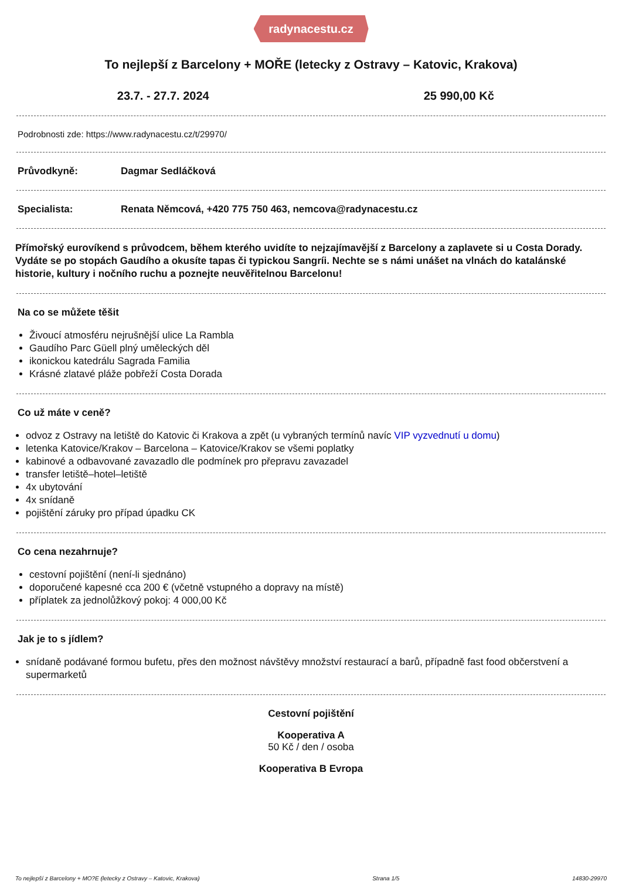radynacestu.cz
To nejlepší z Barcelony + MOŘE (letecky z Ostravy – Katovic, Krakova)
23.7. - 27.7. 2024 25 990,00 Kč
Podrobnosti zde: https://www.radynacestu.cz/t/29970/
Průvodkyně: Dagmar Sedláčková
Specialista: Renata Němcová, +420 775 750 463, nemcova@radynacestu.cz
Přímořský eurovíkend s průvodcem, během kterého uvidíte to nejzajímavější z Barcelony a zaplavete si u Costa Dorady. Vydáte se po stopách Gaudího a okusíte tapas či typickou Sangríi. Nechte se s námi unášet na vlnách do katalánské historie, kultury i nočního ruchu a poznejte neuvěřitelnou Barcelonu!
Na co se můžete těšit
Živoucí atmosféru nejrušnější ulice La Rambla
Gaudího Parc Güell plný uměleckých děl
ikonickou katedrálu Sagrada Familia
Krásné zlatavé pláže pobřeží Costa Dorada
Co už máte v ceně?
odvoz z Ostravy na letiště do Katovic či Krakova a zpět (u vybraných termínů navíc VIP vyzvednutí u domu)
letenka Katovice/Krakov – Barcelona – Katovice/Krakov se všemi poplatky
kabinové a odbavované zavazadlo dle podmínek pro přepravu zavazadel
transfer letiště–hotel–letiště
4x ubytování
4x snídaně
pojištění záruky pro případ úpadku CK
Co cena nezahrnuje?
cestovní pojištění (není-li sjednáno)
doporučené kapesné cca 200 € (včetně vstupného a dopravy na místě)
příplatek za jednolůžkový pokoj: 4 000,00 Kč
Jak je to s jídlem?
snídaně podávané formou bufetu, přes den možnost návštěvy množství restaurací a barů, případně fast food občerstvení a supermarketů
Cestovní pojištění
Kooperativa A
50 Kč / den / osoba
Kooperativa B Evropa
To nejlepší z Barcelony + MO?E (letecky z Ostravy – Katovic, Krakova) Strana 1/5 14830-29970